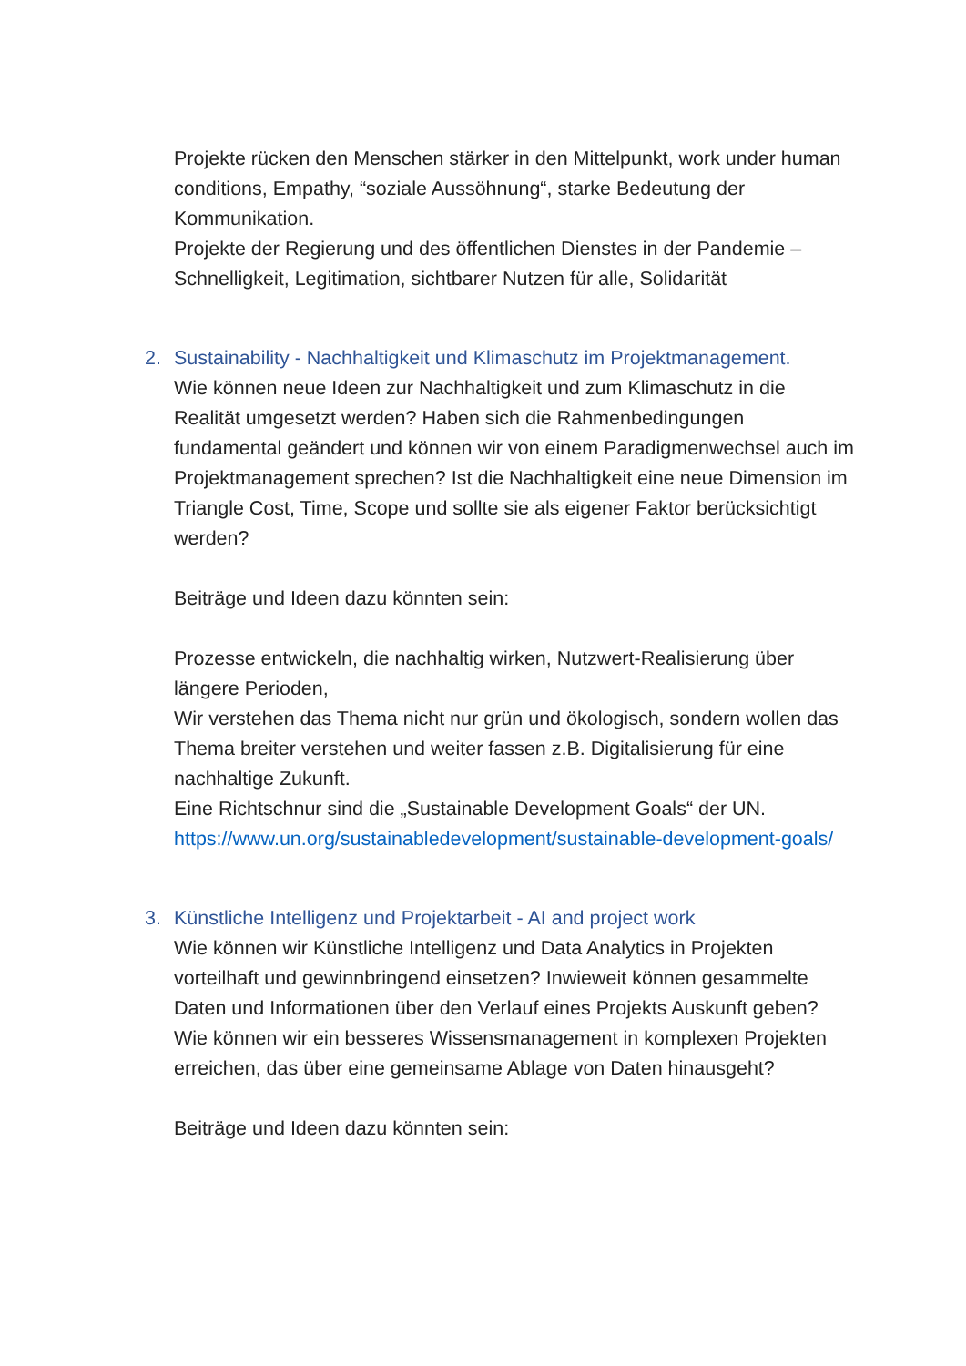Projekte rücken den Menschen stärker in den Mittelpunkt, work under human conditions, Empathy, “soziale Aussöhnung“, starke Bedeutung der Kommunikation.
Projekte der Regierung und des öffentlichen Dienstes in der Pandemie – Schnelligkeit, Legitimation, sichtbarer Nutzen für alle, Solidarität
2. Sustainability - Nachhaltigkeit und Klimaschutz im Projektmanagement.
Wie können neue Ideen zur Nachhaltigkeit und zum Klimaschutz in die Realität umgesetzt werden? Haben sich die Rahmenbedingungen fundamental geändert und können wir von einem Paradigmenwechsel auch im Projektmanagement sprechen? Ist die Nachhaltigkeit eine neue Dimension im Triangle Cost, Time, Scope und sollte sie als eigener Faktor berücksichtigt werden?
Beiträge und Ideen dazu könnten sein:
Prozesse entwickeln, die nachhaltig wirken, Nutzwert-Realisierung über längere Perioden,
Wir verstehen das Thema nicht nur grün und ökologisch, sondern wollen das Thema breiter verstehen und weiter fassen z.B. Digitalisierung für eine nachhaltige Zukunft.
Eine Richtschnur sind die „Sustainable Development Goals“ der UN. https://www.un.org/sustainabledevelopment/sustainable-development-goals/
3. Künstliche Intelligenz und Projektarbeit - AI and project work
Wie können wir Künstliche Intelligenz und Data Analytics in Projekten vorteilhaft und gewinnbringend einsetzen? Inwieweit können gesammelte Daten und Informationen über den Verlauf eines Projekts Auskunft geben? Wie können wir ein besseres Wissensmanagement in komplexen Projekten erreichen, das über eine gemeinsame Ablage von Daten hinausgeht?
Beiträge und Ideen dazu könnten sein: